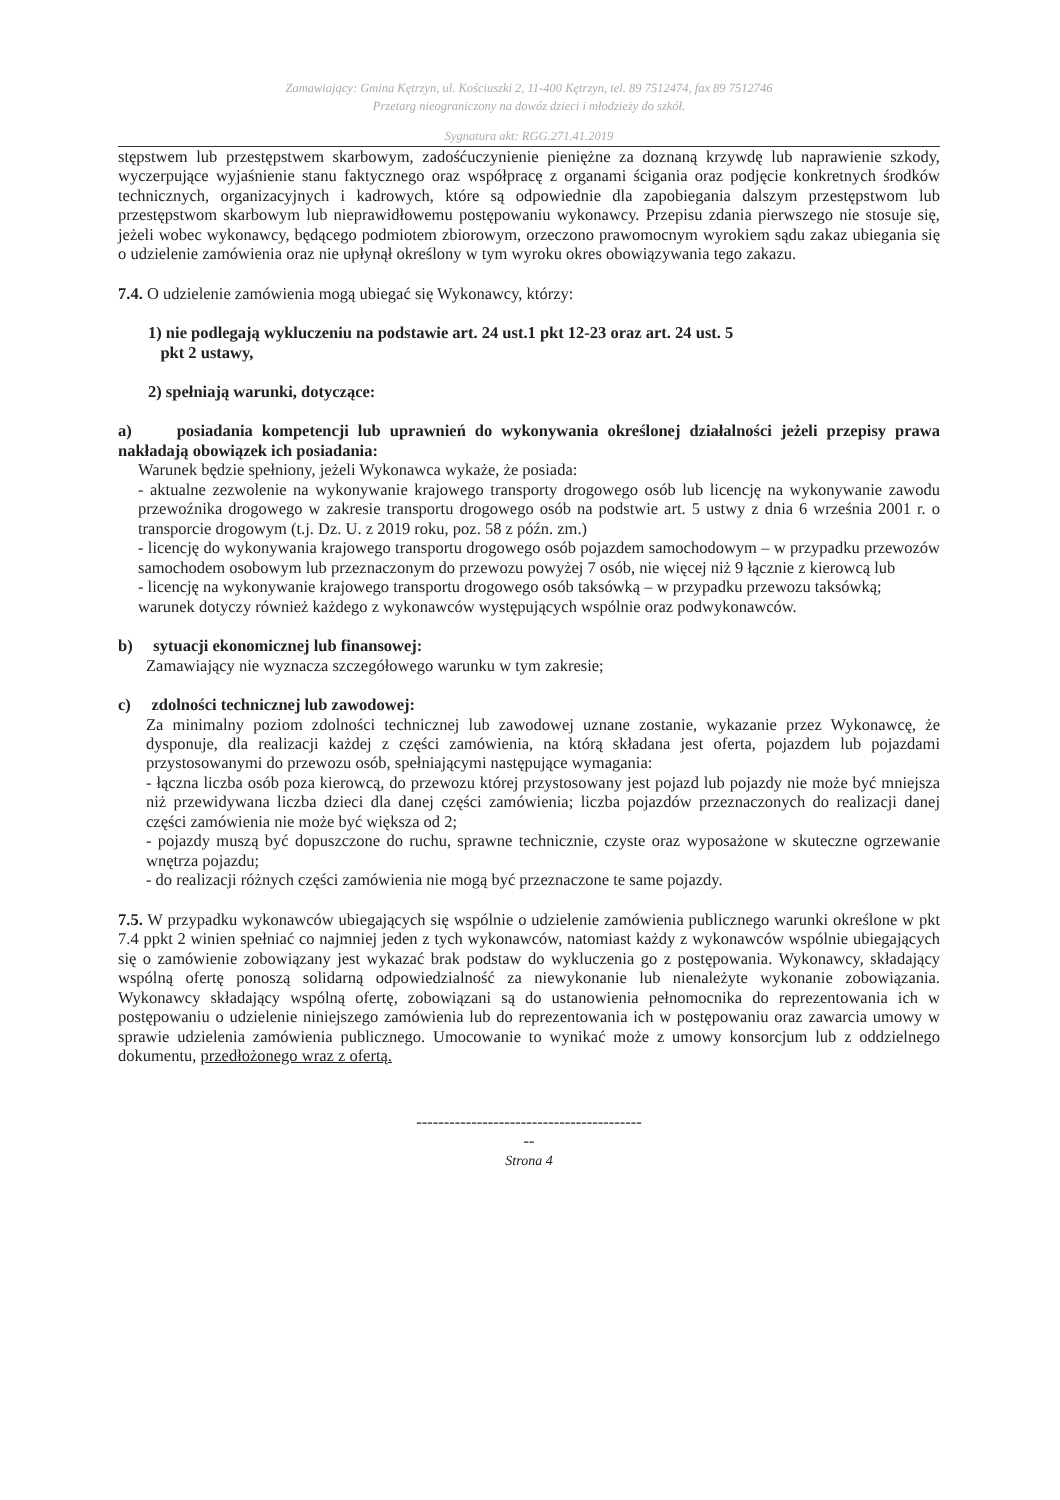Zamawiający: Gmina Kętrzyn, ul. Kościuszki 2, 11-400 Kętrzyn, tel. 89 7512474, fax 89 7512746
Przetarg nieograniczony na dowóz dzieci i młodzieży do szkół.
Sygnatura akt: RGG.271.41.2019
stępstwem lub przestępstwem skarbowym, zadośćuczynienie pieniężne za doznaną krzywdę lub naprawienie szkody, wyczerpujące wyjaśnienie stanu faktycznego oraz współpracę z organami ścigania oraz podjęcie konkretnych środków technicznych, organizacyjnych i kadrowych, które są odpowiednie dla zapobiegania dalszym przestępstwom lub przestępstwom skarbowym lub nieprawidłowemu postępowaniu wykonawcy. Przepisu zdania pierwszego nie stosuje się, jeżeli wobec wykonawcy, będącego podmiotem zbiorowym, orzeczono prawomocnym wyrokiem sądu zakaz ubiegania się o udzielenie zamówienia oraz nie upłynął określony w tym wyroku okres obowiązywania tego zakazu.
7.4. O udzielenie zamówienia mogą ubiegać się Wykonawcy, którzy:
1) nie podlegają wykluczeniu na podstawie art. 24 ust.1 pkt 12-23 oraz art. 24 ust. 5
pkt 2 ustawy,
2) spełniają warunki, dotyczące:
a) posiadania kompetencji lub uprawnień do wykonywania określonej działalności jeżeli przepisy prawa nakładają obowiązek ich posiadania:
Warunek będzie spełniony, jeżeli Wykonawca wykaże, że posiada:
- aktualne zezwolenie na wykonywanie krajowego transporty drogowego osób lub licencję na wykonywanie zawodu przewoźnika drogowego w zakresie transportu drogowego osób na podstwie art. 5 ustwy z dnia 6 września 2001 r. o transporcie drogowym (t.j. Dz. U. z 2019 roku, poz. 58 z późn. zm.)
- licencję do wykonywania krajowego transportu drogowego osób pojazdem samochodowym – w przypadku przewozów samochodem osobowym lub przeznaczonym do przewozu powyżej 7 osób, nie więcej niż 9 łącznie z kierowcą lub
- licencję na wykonywanie krajowego transportu drogowego osób taksówką – w przypadku przewozu taksówką;
warunek dotyczy również każdego z wykonawców występujących wspólnie oraz podwykonawców.
b) sytuacji ekonomicznej lub finansowej:
Zamawiający nie wyznacza szczegółowego warunku w tym zakresie;
c) zdolności technicznej lub zawodowej:
Za minimalny poziom zdolności technicznej lub zawodowej uznane zostanie, wykazanie przez Wykonawcę, że dysponuje, dla realizacji każdej z części zamówienia, na którą składana jest oferta, pojazdem lub pojazdami przystosowanymi do przewozu osób, spełniającymi następujące wymagania:
- łączna liczba osób poza kierowcą, do przewozu której przystosowany jest pojazd lub pojazdy nie może być mniejsza niż przewidywana liczba dzieci dla danej części zamówienia; liczba pojazdów przeznaczonych do realizacji danej części zamówienia nie może być większa od 2;
- pojazdy muszą być dopuszczone do ruchu, sprawne technicznie, czyste oraz wyposażone w skuteczne ogrzewanie wnętrza pojazdu;
- do realizacji różnych części zamówienia nie mogą być przeznaczone te same pojazdy.
7.5. W przypadku wykonawców ubiegających się wspólnie o udzielenie zamówienia publicznego warunki określone w pkt 7.4 ppkt 2 winien spełniać co najmniej jeden z tych wykonawców, natomiast każdy z wykonawców wspólnie ubiegających się o zamówienie zobowiązany jest wykazać brak podstaw do wykluczenia go z postępowania. Wykonawcy, składający wspólną ofertę ponoszą solidarną odpowiedzialność za niewykonanie lub nienależyte wykonanie zobowiązania. Wykonawcy składający wspólną ofertę, zobowiązani są do ustanowienia pełnomocnika do reprezentowania ich w postępowaniu o udzielenie niniejszego zamówienia lub do reprezentowania ich w postępowaniu oraz zawarcia umowy w sprawie udzielenia zamówienia publicznego. Umocowanie to wynikać może z umowy konsorcjum lub z oddzielnego dokumentu, przedłożonego wraz z ofertą.
-----------------------------------------
--
Strona 4